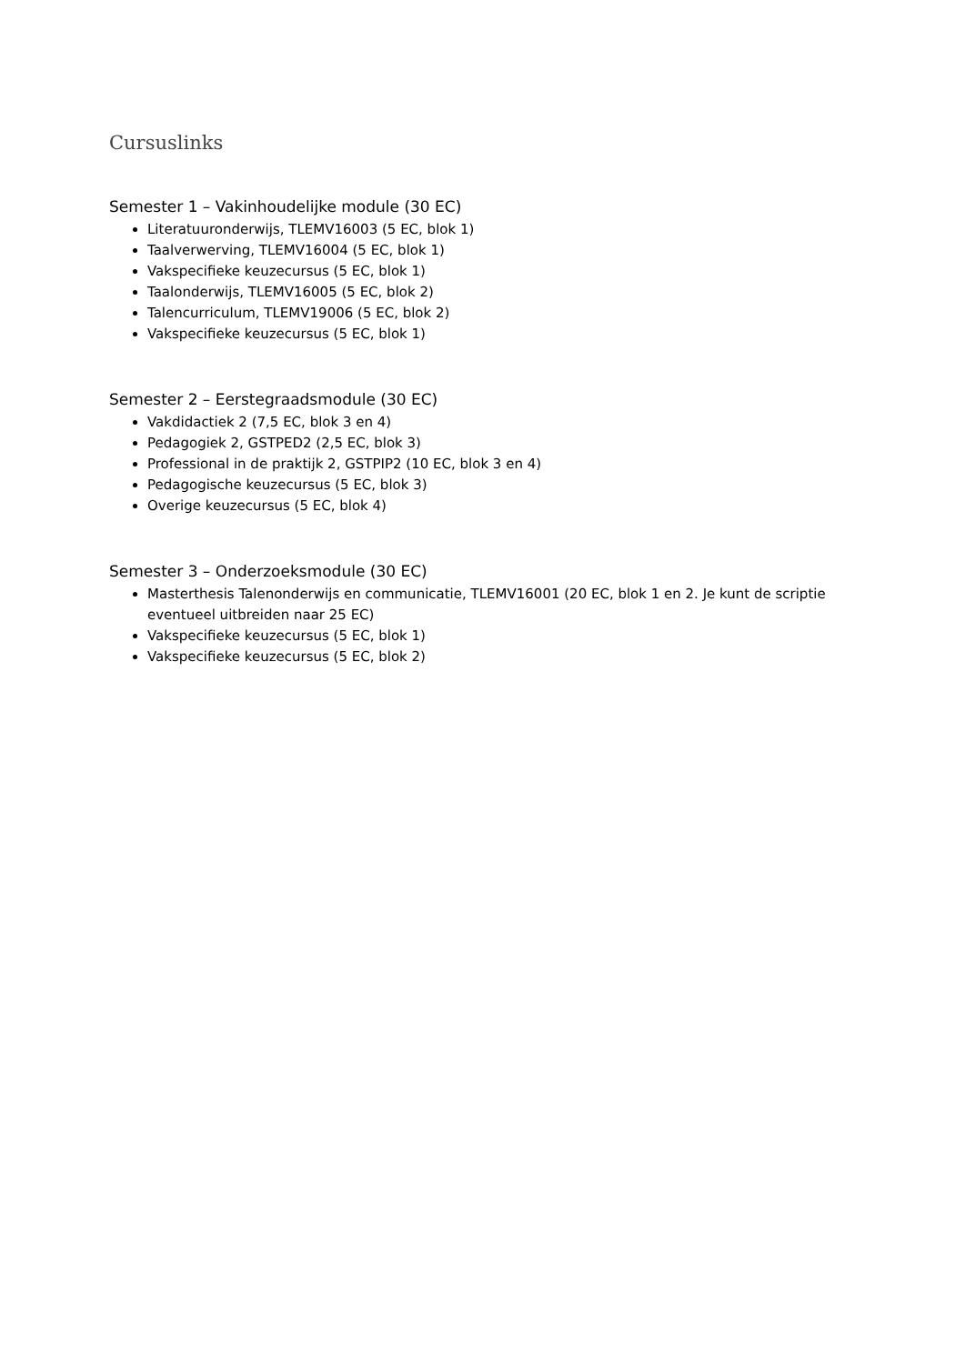Cursuslinks
Semester 1 – Vakinhoudelijke module (30 EC)
Literatuuronderwijs, TLEMV16003 (5 EC, blok 1)
Taalverwerving, TLEMV16004 (5 EC, blok 1)
Vakspecifieke keuzecursus (5 EC, blok 1)
Taalonderwijs, TLEMV16005 (5 EC, blok 2)
Talencurriculum, TLEMV19006 (5 EC, blok 2)
Vakspecifieke keuzecursus (5 EC, blok 1)
Semester 2 – Eerstegraadsmodule (30 EC)
Vakdidactiek 2 (7,5 EC, blok 3 en 4)
Pedagogiek 2, GSTPED2 (2,5 EC, blok 3)
Professional in de praktijk 2, GSTPIP2 (10 EC, blok 3 en 4)
Pedagogische keuzecursus (5 EC, blok 3)
Overige keuzecursus (5 EC, blok 4)
Semester 3 – Onderzoeksmodule (30 EC)
Masterthesis Talenonderwijs en communicatie, TLEMV16001 (20 EC, blok 1 en 2. Je kunt de scriptie eventueel uitbreiden naar 25 EC)
Vakspecifieke keuzecursus (5 EC, blok 1)
Vakspecifieke keuzecursus (5 EC, blok 2)